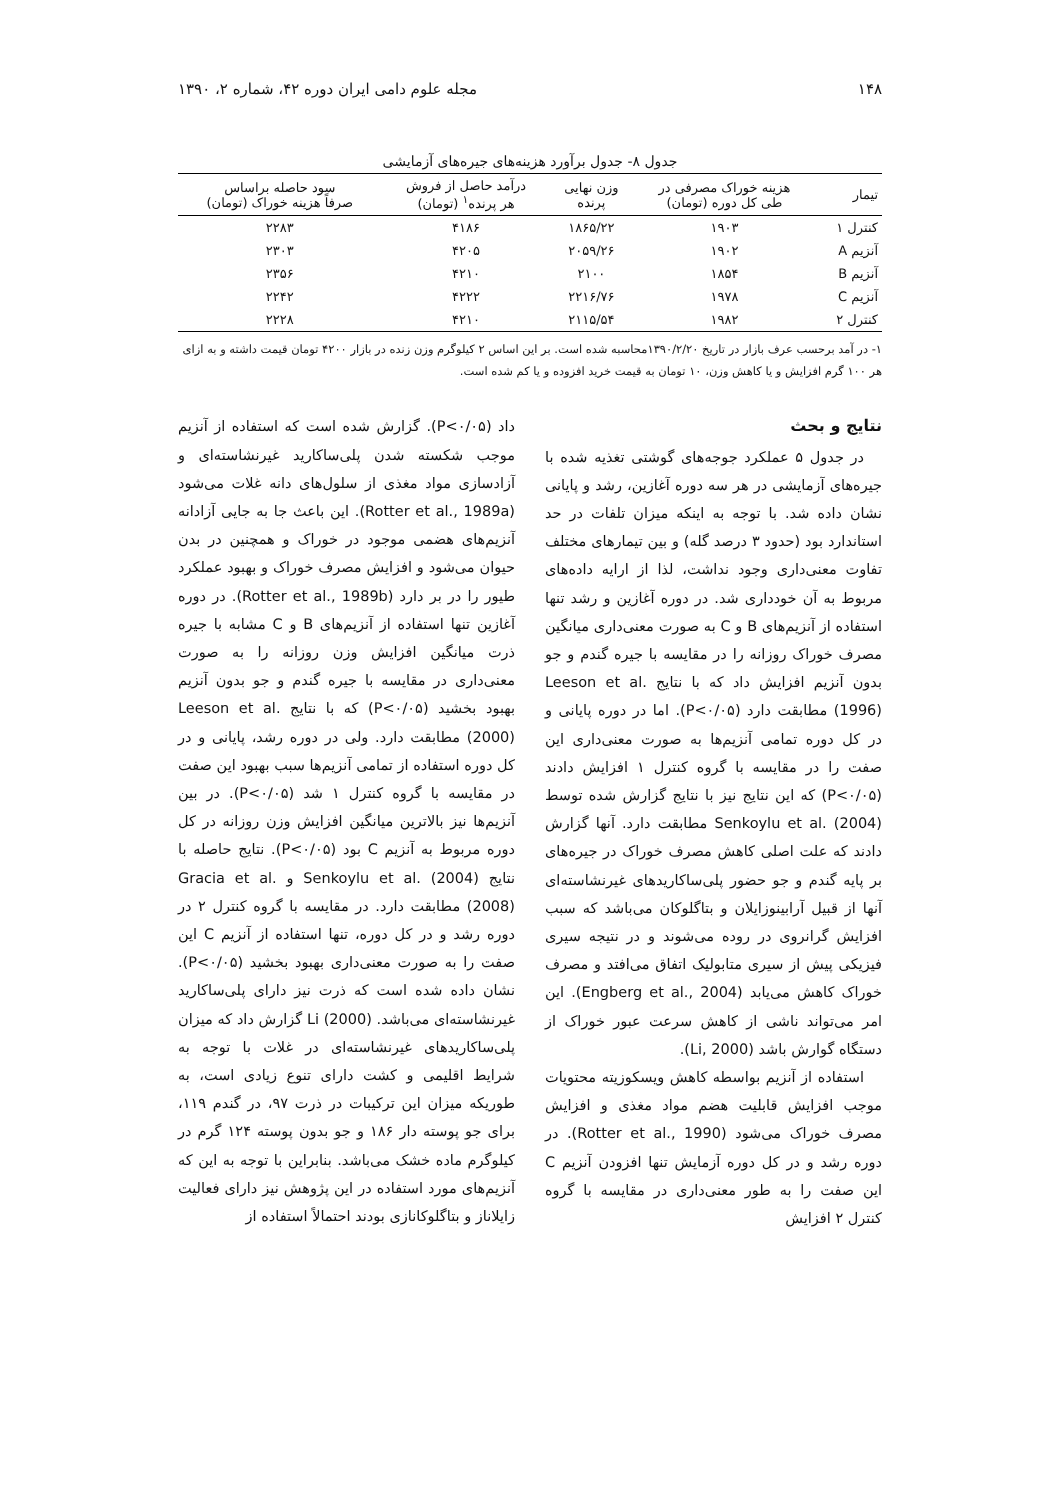۱۴۸ مجله علوم دامی ایران دوره ۴۲، شماره ۲، ۱۳۹۰
جدول ۸- جدول برآورد هزینه‌های جیره‌های آزمایشی
| تیمار | هزینه خوراک مصرفی در طی کل دوره (تومان) | وزن نهایی پرنده | درآمد حاصل از فروش هر پرنده<sup>۱</sup> (تومان) | سود حاصله براساس صرفاً هزینه خوراک (تومان) |
| --- | --- | --- | --- | --- |
| کنترل ۱ | ۱۹۰۳ | ۱۸۶۵/۲۲ | ۴۱۸۶ | ۲۲۸۳ |
| آنزیم A | ۱۹۰۲ | ۲۰۵۹/۲۶ | ۴۲۰۵ | ۲۳۰۳ |
| آنزیم B | ۱۸۵۴ | ۲۱۰۰ | ۴۲۱۰ | ۲۳۵۶ |
| آنزیم C | ۱۹۷۸ | ۲۲۱۶/۷۶ | ۴۲۲۲ | ۲۲۴۲ |
| کنترل ۲ | ۱۹۸۲ | ۲۱۱۵/۵۴ | ۴۲۱۰ | ۲۲۲۸ |
۱- در آمد برحسب عرف بازار در تاریخ ۱۳۹۰/۲/۲۰محاسبه شده است. بر این اساس ۲ کیلوگرم وزن زنده در بازار ۴۲۰۰ تومان قیمت داشته و به ازای هر ۱۰۰ گرم افزایش و یا کاهش وزن، ۱۰ تومان به قیمت خرید افزوده و یا کم شده است.
نتایج و بحث
در جدول ۵ عملکرد جوجه‌های گوشتی تغذیه شده با جیره‌های آزمایشی در هر سه دوره آغازین، رشد و پایانی نشان داده شد. با توجه به اینکه میزان تلفات در حد استاندارد بود (حدود ۳ درصد گله) و بین تیمارهای مختلف تفاوت معنی‌داری وجود نداشت، لذا از ارایه داده‌های مربوط به آن خودداری شد. در دوره آغازین و رشد تنها استفاده از آنزیم‌های B و C به صورت معنی‌داری میانگین مصرف خوراک روزانه را در مقایسه با جیره گندم و جو بدون آنزیم افزایش داد که با نتایج Leeson et al. (1996) مطابقت دارد (P<۰/۰۵). اما در دوره پایانی و در کل دوره تمامی آنزیم‌ها به صورت معنی‌داری این صفت را در مقایسه با گروه کنترل ۱ افزایش دادند (P<۰/۰۵) که این نتایج نیز با نتایج گزارش شده توسط Senkoylu et al. (2004) مطابقت دارد. آنها گزارش دادند که علت اصلی کاهش مصرف خوراک در جیره‌های بر پایه گندم و جو حضور پلی‌ساکاریدهای غیرنشاسته‌ای آنها از قبیل آرابینوزایلان و بتاگلوکان می‌باشد که سبب افزایش گرانروی در روده می‌شوند و در نتیجه سیری فیزیکی پیش از سیری متابولیک اتفاق می‌افتد و مصرف خوراک کاهش می‌یابد (Engberg et al., 2004). این امر می‌تواند ناشی از کاهش سرعت عبور خوراک از دستگاه گوارش باشد (Li, 2000).
استفاده از آنزیم بواسطه کاهش ویسکوزیته محتویات موجب افزایش قابلیت هضم مواد مغذی و افزایش مصرف خوراک می‌شود (Rotter et al., 1990). در دوره رشد و در کل دوره آزمایش تنها افزودن آنزیم C این صفت را به طور معنی‌داری در مقایسه با گروه کنترل ۲ افزایش
داد (P<۰/۰۵). گزارش شده است که استفاده از آنزیم موجب شکسته شدن پلی‌ساکارید غیرنشاسته‌ای و آزادسازی مواد مغذی از سلول‌های دانه غلات می‌شود (Rotter et al., 1989a). این باعث جا به جایی آزادانه آنزیم‌های هضمی موجود در خوراک و همچنین در بدن حیوان می‌شود و افزایش مصرف خوراک و بهبود عملکرد طیور را در بر دارد (Rotter et al., 1989b). در دوره آغازین تنها استفاده از آنزیم‌های B و C مشابه با جیره ذرت میانگین افزایش وزن روزانه را به صورت معنی‌داری در مقایسه با جیره گندم و جو بدون آنزیم بهبود بخشید (P<۰/۰۵) که با نتایج Leeson et al. (2000) مطابقت دارد. ولی در دوره رشد، پایانی و در کل دوره استفاده از تمامی آنزیم‌ها سبب بهبود این صفت در مقایسه با گروه کنترل ۱ شد (P<۰/۰۵). در بین آنزیم‌ها نیز بالاترین میانگین افزایش وزن روزانه در کل دوره مربوط به آنزیم C بود (P<۰/۰۵). نتایج حاصله با نتایج Senkoylu et al. (2004) و Gracia et al. (2008) مطابقت دارد. در مقایسه با گروه کنترل ۲ در دوره رشد و در کل دوره، تنها استفاده از آنزیم C این صفت را به صورت معنی‌داری بهبود بخشید (P<۰/۰۵). نشان داده شده است که ذرت نیز دارای پلی‌ساکارید غیرنشاسته‌ای می‌باشد. Li (2000) گزارش داد که میزان پلی‌ساکاریدهای غیرنشاسته‌ای در غلات با توجه به شرایط اقلیمی و کشت دارای تنوع زیادی است، به طوریکه میزان این ترکیبات در ذرت ۹۷، در گندم ۱۱۹، برای جو پوسته دار ۱۸۶ و جو بدون پوسته ۱۲۴ گرم در کیلوگرم ماده خشک می‌باشد. بنابراین با توجه به این که آنزیم‌های مورد استفاده در این پژوهش نیز دارای فعالیت زایلاناز و بتاگلوکانازی بودند احتمالاً استفاده از